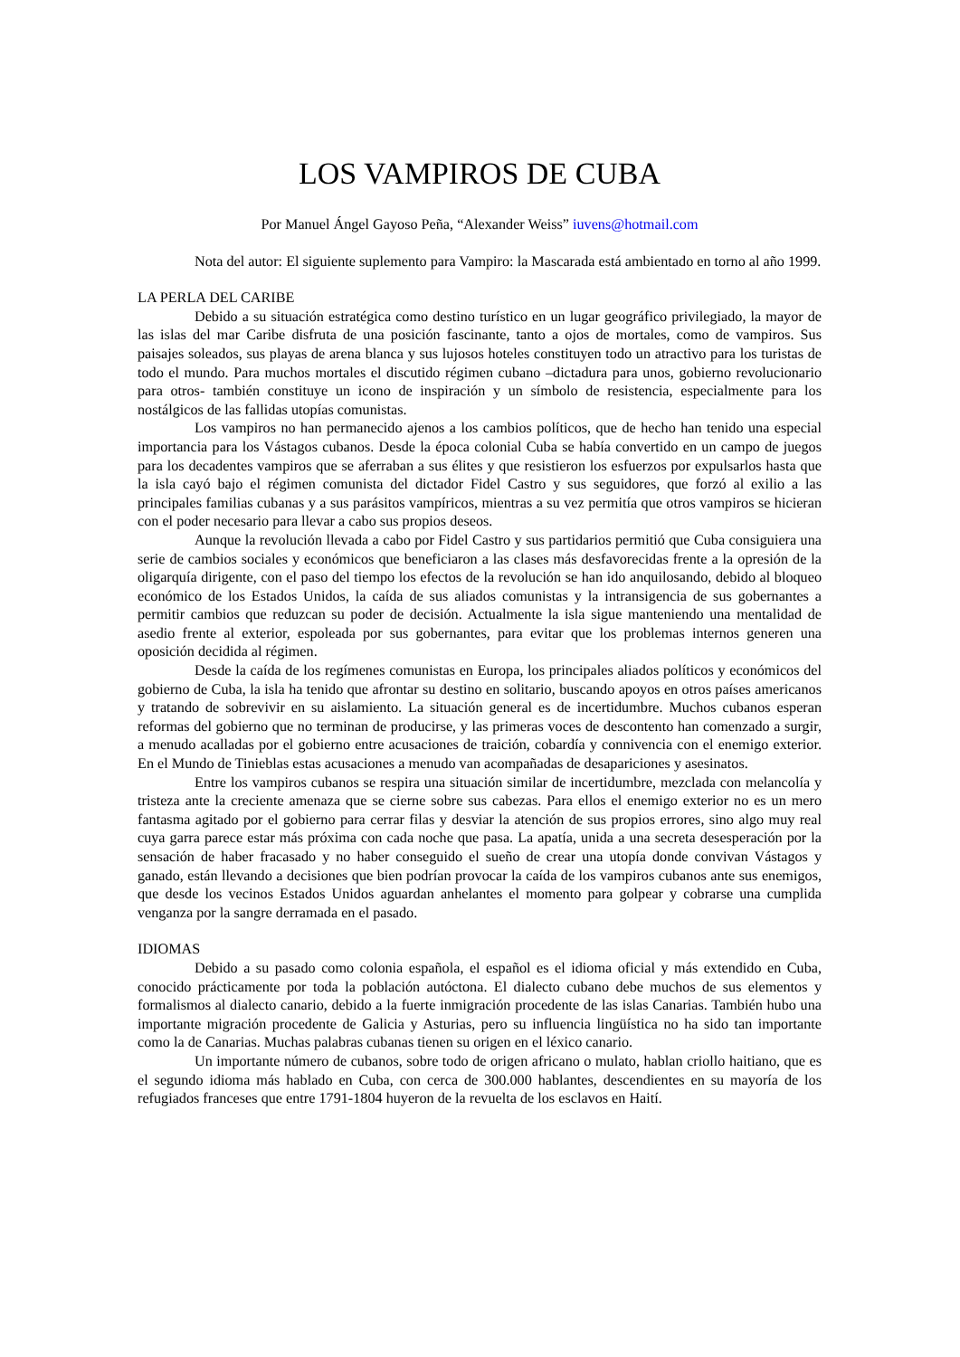LOS VAMPIROS DE CUBA
Por Manuel Ángel Gayoso Peña, “Alexander Weiss” iuvens@hotmail.com
Nota del autor: El siguiente suplemento para Vampiro: la Mascarada está ambientado en torno al año 1999.
LA PERLA DEL CARIBE
Debido a su situación estratégica como destino turístico en un lugar geográfico privilegiado, la mayor de las islas del mar Caribe disfruta de una posición fascinante, tanto a ojos de mortales, como de vampiros. Sus paisajes soleados, sus playas de arena blanca y sus lujosos hoteles constituyen todo un atractivo para los turistas de todo el mundo. Para muchos mortales el discutido régimen cubano –dictadura para unos, gobierno revolucionario para otros- también constituye un icono de inspiración y un símbolo de resistencia, especialmente para los nostálgicos de las fallidas utopías comunistas.
Los vampiros no han permanecido ajenos a los cambios políticos, que de hecho han tenido una especial importancia para los Vástagos cubanos. Desde la época colonial Cuba se había convertido en un campo de juegos para los decadentes vampiros que se aferraban a sus élites y que resistieron los esfuerzos por expulsarlos hasta que la isla cayó bajo el régimen comunista del dictador Fidel Castro y sus seguidores, que forzó al exilio a las principales familias cubanas y a sus parásitos vampíricos, mientras a su vez permitía que otros vampiros se hicieran con el poder necesario para llevar a cabo sus propios deseos.
Aunque la revolución llevada a cabo por Fidel Castro y sus partidarios permitió que Cuba consiguiera una serie de cambios sociales y económicos que beneficiaron a las clases más desfavorecidas frente a la opresión de la oligarquía dirigente, con el paso del tiempo los efectos de la revolución se han ido anquilosando, debido al bloqueo económico de los Estados Unidos, la caída de sus aliados comunistas y la intransigencia de sus gobernantes a permitir cambios que reduzcan su poder de decisión. Actualmente la isla sigue manteniendo una mentalidad de asedio frente al exterior, espoleada por sus gobernantes, para evitar que los problemas internos generen una oposición decidida al régimen.
Desde la caída de los regímenes comunistas en Europa, los principales aliados políticos y económicos del gobierno de Cuba, la isla ha tenido que afrontar su destino en solitario, buscando apoyos en otros países americanos y tratando de sobrevivir en su aislamiento. La situación general es de incertidumbre. Muchos cubanos esperan reformas del gobierno que no terminan de producirse, y las primeras voces de descontento han comenzado a surgir, a menudo acalladas por el gobierno entre acusaciones de traición, cobardía y connivencia con el enemigo exterior. En el Mundo de Tinieblas estas acusaciones a menudo van acompañadas de desapariciones y asesinatos.
Entre los vampiros cubanos se respira una situación similar de incertidumbre, mezclada con melancolía y tristeza ante la creciente amenaza que se cierne sobre sus cabezas. Para ellos el enemigo exterior no es un mero fantasma agitado por el gobierno para cerrar filas y desviar la atención de sus propios errores, sino algo muy real cuya garra parece estar más próxima con cada noche que pasa. La apatía, unida a una secreta desesperación por la sensación de haber fracasado y no haber conseguido el sueño de crear una utopía donde convivan Vástagos y ganado, están llevando a decisiones que bien podrían provocar la caída de los vampiros cubanos ante sus enemigos, que desde los vecinos Estados Unidos aguardan anhelantes el momento para golpear y cobrarse una cumplida venganza por la sangre derramada en el pasado.
IDIOMAS
Debido a su pasado como colonia española, el español es el idioma oficial y más extendido en Cuba, conocido prácticamente por toda la población autóctona. El dialecto cubano debe muchos de sus elementos y formalismos al dialecto canario, debido a la fuerte inmigración procedente de las islas Canarias. También hubo una importante migración procedente de Galicia y Asturias, pero su influencia lingüística no ha sido tan importante como la de Canarias. Muchas palabras cubanas tienen su origen en el léxico canario.
Un importante número de cubanos, sobre todo de origen africano o mulato, hablan criollo haitiano, que es el segundo idioma más hablado en Cuba, con cerca de 300.000 hablantes, descendientes en su mayoría de los refugiados franceses que entre 1791-1804 huyeron de la revuelta de los esclavos en Haití.